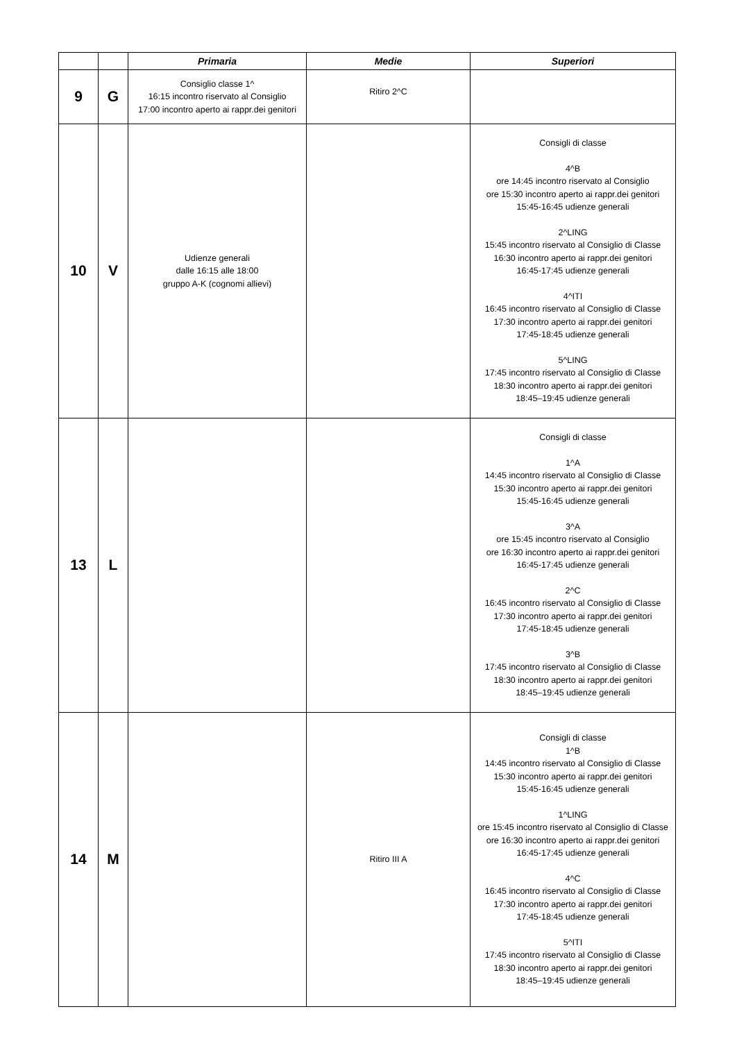| | | Primaria | Medie | Superiori |
| --- | --- | --- | --- | --- |
| 9 | G | Consiglio classe 1^ 16:15 incontro riservato al Consiglio 17:00 incontro aperto ai rappr.dei genitori | Ritiro 2^C | |
| 10 | V | Udienze generali dalle 16:15 alle 18:00 gruppo A-K (cognomi allievi) | | Consigli di classe 4^B ore 14:45 incontro riservato al Consiglio ore 15:30 incontro aperto ai rappr.dei genitori 15:45-16:45 udienze generali 2^LING 15:45 incontro riservato al Consiglio di Classe 16:30 incontro aperto ai rappr.dei genitori 16:45-17:45 udienze generali 4^ITI 16:45 incontro riservato al Consiglio di Classe 17:30 incontro aperto ai rappr.dei genitori 17:45-18:45 udienze generali 5^LING 17:45 incontro riservato al Consiglio di Classe 18:30 incontro aperto ai rappr.dei genitori 18:45–19:45 udienze generali |
| 13 | L | | | Consigli di classe 1^A 14:45 incontro riservato al Consiglio di Classe 15:30 incontro aperto ai rappr.dei genitori 15:45-16:45 udienze generali 3^A ore 15:45 incontro riservato al Consiglio ore 16:30 incontro aperto ai rappr.dei genitori 16:45-17:45 udienze generali 2^C 16:45 incontro riservato al Consiglio di Classe 17:30 incontro aperto ai rappr.dei genitori 17:45-18:45 udienze generali 3^B 17:45 incontro riservato al Consiglio di Classe 18:30 incontro aperto ai rappr.dei genitori 18:45–19:45 udienze generali |
| 14 | M | | Ritiro III A | Consigli di classe 1^B 14:45 incontro riservato al Consiglio di Classe 15:30 incontro aperto ai rappr.dei genitori 15:45-16:45 udienze generali 1^LING ore 15:45 incontro riservato al Consiglio di Classe ore 16:30 incontro aperto ai rappr.dei genitori 16:45-17:45 udienze generali 4^C 16:45 incontro riservato al Consiglio di Classe 17:30 incontro aperto ai rappr.dei genitori 17:45-18:45 udienze generali 5^ITI 17:45 incontro riservato al Consiglio di Classe 18:30 incontro aperto ai rappr.dei genitori 18:45–19:45 udienze generali |